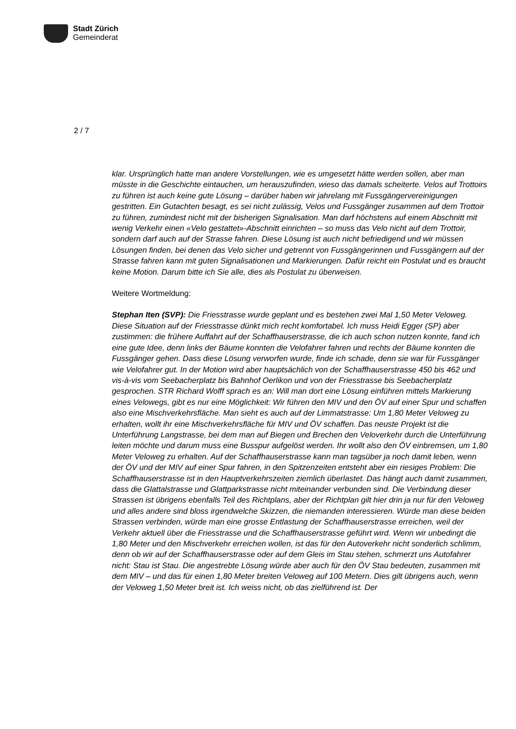Stadt Zürich
Gemeinderat
2 / 7
klar. Ursprünglich hatte man andere Vorstellungen, wie es umgesetzt hätte werden sollen, aber man müsste in die Geschichte eintauchen, um herauszufinden, wieso das damals scheiterte. Velos auf Trottoirs zu führen ist auch keine gute Lösung – darüber haben wir jahrelang mit Fussgängervereinigungen gestritten. Ein Gutachten besagt, es sei nicht zulässig, Velos und Fussgänger zusammen auf dem Trottoir zu führen, zumindest nicht mit der bisherigen Signalisation. Man darf höchstens auf einem Abschnitt mit wenig Verkehr einen «Velo gestattet»-Abschnitt einrichten – so muss das Velo nicht auf dem Trottoir, sondern darf auch auf der Strasse fahren. Diese Lösung ist auch nicht befriedigend und wir müssen Lösungen finden, bei denen das Velo sicher und getrennt von Fussgängerinnen und Fussgängern auf der Strasse fahren kann mit guten Signalisationen und Markierungen. Dafür reicht ein Postulat und es braucht keine Motion. Darum bitte ich Sie alle, dies als Postulat zu überweisen.
Weitere Wortmeldung:
Stephan Iten (SVP): Die Friesstrasse wurde geplant und es bestehen zwei Mal 1,50 Meter Veloweg. Diese Situation auf der Friesstrasse dünkt mich recht komfortabel. Ich muss Heidi Egger (SP) aber zustimmen: die frühere Auffahrt auf der Schaffhauserstrasse, die ich auch schon nutzen konnte, fand ich eine gute Idee, denn links der Bäume konnten die Velofahrer fahren und rechts der Bäume konnten die Fussgänger gehen. Dass diese Lösung verworfen wurde, finde ich schade, denn sie war für Fussgänger wie Velofahrer gut. In der Motion wird aber hauptsächlich von der Schaffhauserstrasse 450 bis 462 und vis-à-vis vom Seebacherplatz bis Bahnhof Oerlikon und von der Friesstrasse bis Seebacherplatz gesprochen. STR Richard Wolff sprach es an: Will man dort eine Lösung einführen mittels Markierung eines Velowegs, gibt es nur eine Möglichkeit: Wir führen den MIV und den ÖV auf einer Spur und schaffen also eine Mischverkehrsfläche. Man sieht es auch auf der Limmatstrasse: Um 1,80 Meter Veloweg zu erhalten, wollt ihr eine Mischverkehrsfläche für MIV und ÖV schaffen. Das neuste Projekt ist die Unterführung Langstrasse, bei dem man auf Biegen und Brechen den Veloverkehr durch die Unterführung leiten möchte und darum muss eine Busspur aufgelöst werden. Ihr wollt also den ÖV einbremsen, um 1,80 Meter Veloweg zu erhalten. Auf der Schaffhauserstrasse kann man tagsüber ja noch damit leben, wenn der ÖV und der MIV auf einer Spur fahren, in den Spitzenzeiten entsteht aber ein riesiges Problem: Die Schaffhauserstrasse ist in den Hauptverkehrszeiten ziemlich überlastet. Das hängt auch damit zusammen, dass die Glattalstrasse und Glattparkstrasse nicht miteinander verbunden sind. Die Verbindung dieser Strassen ist übrigens ebenfalls Teil des Richtplans, aber der Richtplan gilt hier drin ja nur für den Veloweg und alles andere sind bloss irgendwelche Skizzen, die niemanden interessieren. Würde man diese beiden Strassen verbinden, würde man eine grosse Entlastung der Schaffhauserstrasse erreichen, weil der Verkehr aktuell über die Friesstrasse und die Schaffhauserstrasse geführt wird. Wenn wir unbedingt die 1,80 Meter und den Mischverkehr erreichen wollen, ist das für den Autoverkehr nicht sonderlich schlimm, denn ob wir auf der Schaffhauserstrasse oder auf dem Gleis im Stau stehen, schmerzt uns Autofahrer nicht: Stau ist Stau. Die angestrebte Lösung würde aber auch für den ÖV Stau bedeuten, zusammen mit dem MIV – und das für einen 1,80 Meter breiten Veloweg auf 100 Metern. Dies gilt übrigens auch, wenn der Veloweg 1,50 Meter breit ist. Ich weiss nicht, ob das zielführend ist. Der